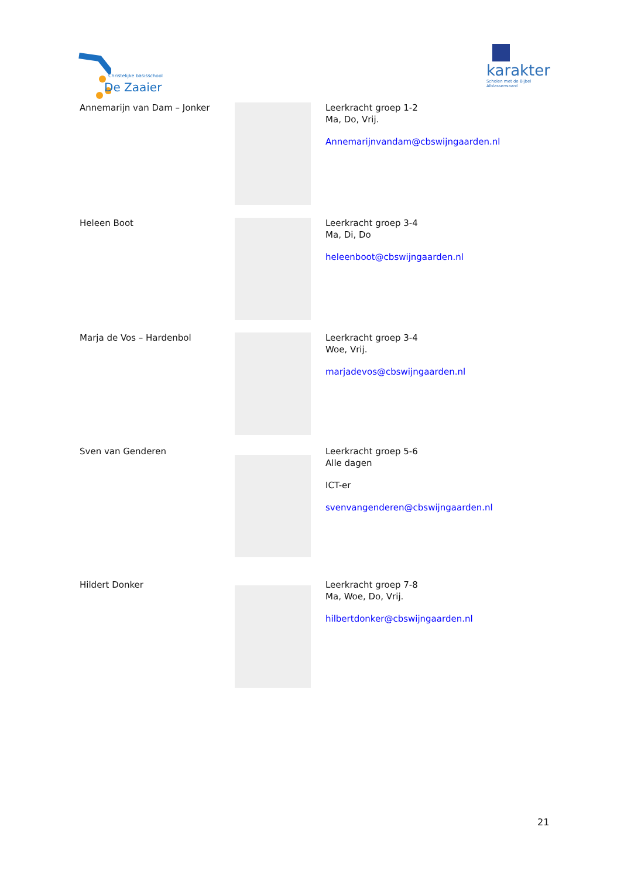Christelijke basisschool
De Zaaier
karakter
Scholen met de Bijbel
Alblasserwaard
Annemarijn van Dam – Jonker Leerkracht groep 1-2
Ma, Do, Vrij.
Annemarijnvandam@cbswijngaarden.nl
Heleen Boot Leerkracht groep 3-4
Ma, Di, Do
heleenboot@cbswijngaarden.nl
Marja de Vos – Hardenbol Leerkracht groep 3-4
Woe, Vrij.
marjadevos@cbswijngaarden.nl
Sven van Genderen Leerkracht groep 5-6
Alle dagen
ICT-er
svenvangenderen@cbswijngaarden.nl
Hildert Donker Leerkracht groep 7-8
Ma, Woe, Do, Vrij.
hilbertdonker@cbswijngaarden.nl
21